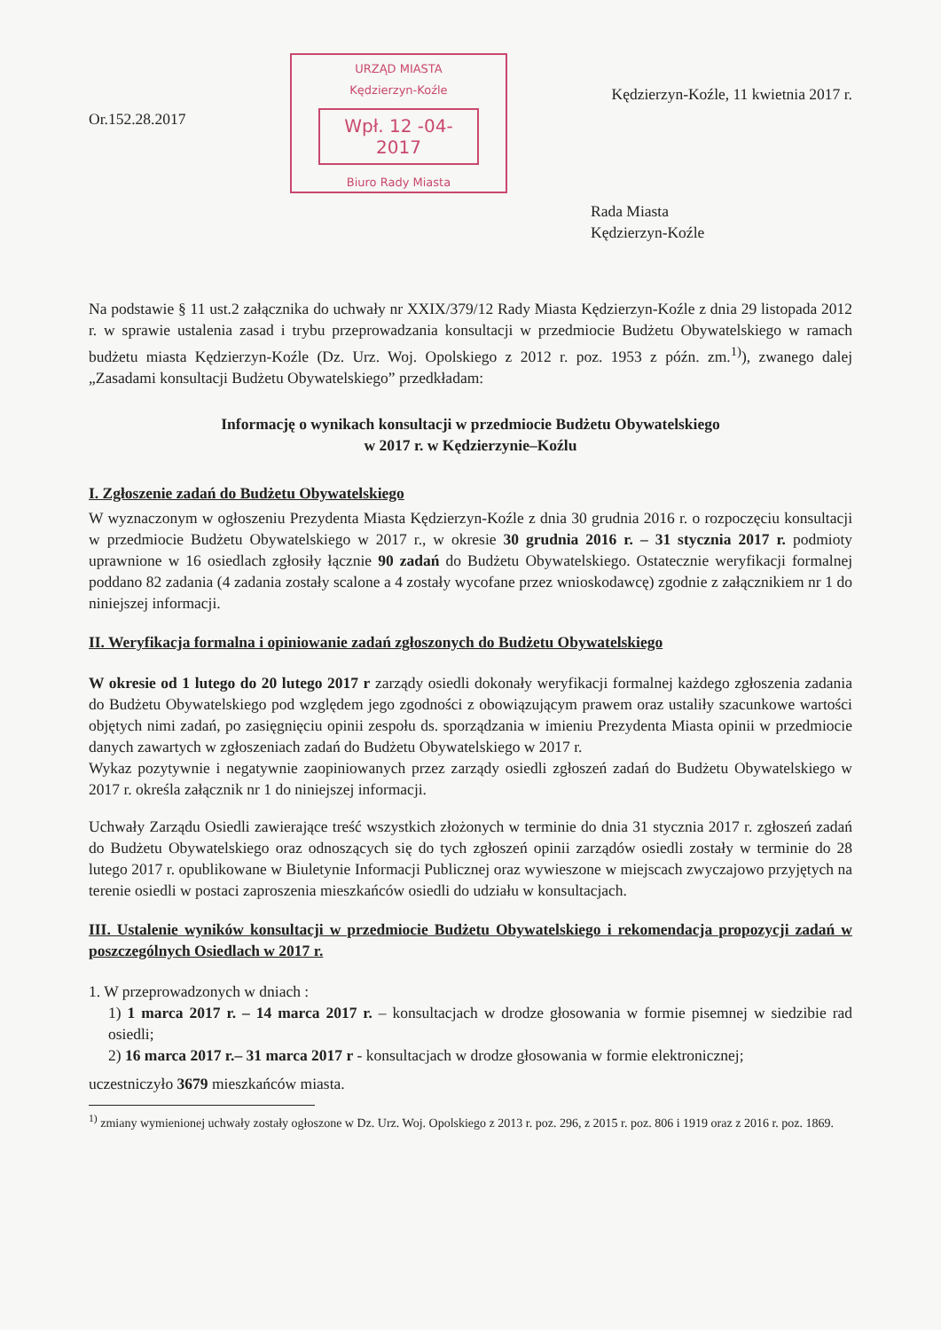Or.152.28.2017
URZĄD MIASTA
Kędzierzyn-Koźle
Wpł. 12 -04- 2017
Biuro Rady Miasta
Kędzierzyn-Koźle, 11 kwietnia 2017 r.
Rada Miasta
Kędzierzyn-Koźle
Na podstawie § 11 ust.2 załącznika do uchwały nr XXIX/379/12 Rady Miasta Kędzierzyn-Koźle z dnia 29 listopada 2012 r. w sprawie ustalenia zasad i trybu przeprowadzania konsultacji w przedmiocie Budżetu Obywatelskiego w ramach budżetu miasta Kędzierzyn-Koźle (Dz. Urz. Woj. Opolskiego z 2012 r. poz. 1953 z późn. zm.<sup>1)</sup>), zwanego dalej „Zasadami konsultacji Budżetu Obywatelskiego” przedkładam:
Informację o wynikach konsultacji w przedmiocie Budżetu Obywatelskiego
w 2017 r. w Kędzierzynie–Koźlu
I. Zgłoszenie zadań do Budżetu Obywatelskiego
W wyznaczonym w ogłoszeniu Prezydenta Miasta Kędzierzyn-Koźle z dnia 30 grudnia 2016 r. o rozpoczęciu konsultacji w przedmiocie Budżetu Obywatelskiego w 2017 r., w okresie 30 grudnia 2016 r. – 31 stycznia 2017 r. podmioty uprawnione w 16 osiedlach zgłosiły łącznie 90 zadań do Budżetu Obywatelskiego. Ostatecznie weryfikacji formalnej poddano 82 zadania (4 zadania zostały scalone a 4 zostały wycofane przez wnioskodawcę) zgodnie z załącznikiem nr 1 do niniejszej informacji.
II. Weryfikacja formalna i opiniowanie zadań zgłoszonych do Budżetu Obywatelskiego
W okresie od 1 lutego do 20 lutego 2017 r zarządy osiedli dokonały weryfikacji formalnej każdego zgłoszenia zadania do Budżetu Obywatelskiego pod względem jego zgodności z obowiązującym prawem oraz ustaliły szacunkowe wartości objętych nimi zadań, po zasięgnięciu opinii zespołu ds. sporządzania w imieniu Prezydenta Miasta opinii w przedmiocie danych zawartych w zgłoszeniach zadań do Budżetu Obywatelskiego w 2017 r.
Wykaz pozytywnie i negatywnie zaopiniowanych przez zarządy osiedli zgłoszeń zadań do Budżetu Obywatelskiego w 2017 r. określa załącznik nr 1 do niniejszej informacji.
Uchwały Zarządu Osiedli zawierające treść wszystkich złożonych w terminie do dnia 31 stycznia 2017 r. zgłoszeń zadań do Budżetu Obywatelskiego oraz odnoszących się do tych zgłoszeń opinii zarządów osiedli zostały w terminie do 28 lutego 2017 r. opublikowane w Biuletynie Informacji Publicznej oraz wywieszone w miejscach zwyczajowo przyjętych na terenie osiedli w postaci zaproszenia mieszkańców osiedli do udziału w konsultacjach.
III. Ustalenie wyników konsultacji w przedmiocie Budżetu Obywatelskiego i rekomendacja propozycji zadań w poszczególnych Osiedlach w 2017 r.
1. W przeprowadzonych w dniach :
1) 1 marca 2017 r. – 14 marca 2017 r. – konsultacjach w drodze głosowania w formie pisemnej w siedzibie rad osiedli;
2) 16 marca 2017 r.– 31 marca 2017 r - konsultacjach w drodze głosowania w formie elektronicznej;
uczestniczyło 3679 mieszkańców miasta.
<sup>1)</sup> zmiany wymienionej uchwały zostały ogłoszone w Dz. Urz. Woj. Opolskiego z 2013 r. poz. 296, z 2015 r. poz. 806 i 1919 oraz z 2016 r. poz. 1869.